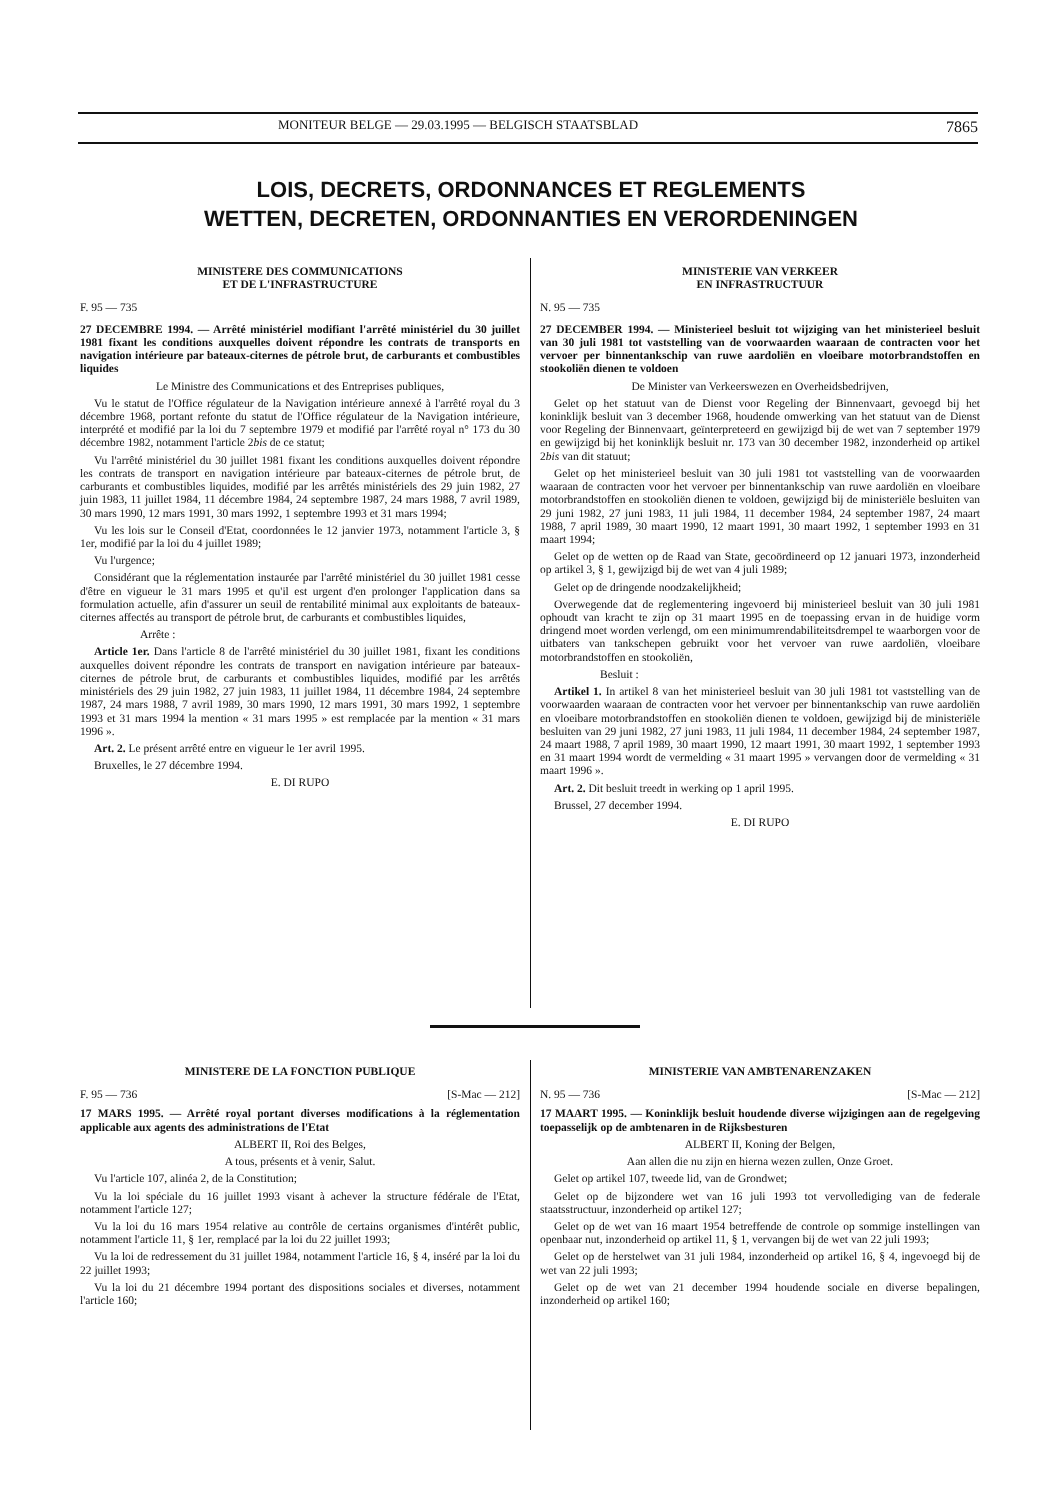MONITEUR BELGE — 29.03.1995 — BELGISCH STAATSBLAD 7865
LOIS, DECRETS, ORDONNANCES ET REGLEMENTS
WETTEN, DECRETEN, ORDONNANTIES EN VERORDENINGEN
MINISTERE DES COMMUNICATIONS
ET DE L'INFRASTRUCTURE
F. 95 — 735
27 DECEMBRE 1994. — Arrêté ministériel modifiant l'arrêté ministériel du 30 juillet 1981 fixant les conditions auxquelles doivent répondre les contrats de transports en navigation intérieure par bateaux-citernes de pétrole brut, de carburants et combustibles liquides
Le Ministre des Communications et des Entreprises publiques,
Vu le statut de l'Office régulateur de la Navigation intérieure annexé à l'arrêté royal du 3 décembre 1968, portant refonte du statut de l'Office régulateur de la Navigation intérieure, interprété et modifié par la loi du 7 septembre 1979 et modifié par l'arrêté royal n° 173 du 30 décembre 1982, notamment l'article 2bis de ce statut;
Vu l'arrêté ministériel du 30 juillet 1981 fixant les conditions auxquelles doivent répondre les contrats de transport en navigation intérieure par bateaux-citernes de pétrole brut, de carburants et combustibles liquides, modifié par les arrêtés ministériels des 29 juin 1982, 27 juin 1983, 11 juillet 1984, 11 décembre 1984, 24 septembre 1987, 24 mars 1988, 7 avril 1989, 30 mars 1990, 12 mars 1991, 30 mars 1992, 1 septembre 1993 et 31 mars 1994;
Vu les lois sur le Conseil d'Etat, coordonnées le 12 janvier 1973, notamment l'article 3, § 1er, modifié par la loi du 4 juillet 1989;
Vu l'urgence;
Considérant que la réglementation instaurée par l'arrêté ministériel du 30 juillet 1981 cesse d'être en vigueur le 31 mars 1995 et qu'il est urgent d'en prolonger l'application dans sa formulation actuelle, afin d'assurer un seuil de rentabilité minimal aux exploitants de bateaux-citernes affectés au transport de pétrole brut, de carburants et combustibles liquides,
Arrête :
Article 1er. Dans l'article 8 de l'arrêté ministériel du 30 juillet 1981, fixant les conditions auxquelles doivent répondre les contrats de transport en navigation intérieure par bateaux-citernes de pétrole brut, de carburants et combustibles liquides, modifié par les arrêtés ministériels des 29 juin 1982, 27 juin 1983, 11 juillet 1984, 11 décembre 1984, 24 septembre 1987, 24 mars 1988, 7 avril 1989, 30 mars 1990, 12 mars 1991, 30 mars 1992, 1 septembre 1993 et 31 mars 1994 la mention « 31 mars 1995 » est remplacée par la mention « 31 mars 1996 ».
Art. 2. Le présent arrêté entre en vigueur le 1er avril 1995.
Bruxelles, le 27 décembre 1994.
E. DI RUPO
MINISTERIE VAN VERKEER
EN INFRASTRUCTUUR
N. 95 — 735
27 DECEMBER 1994. — Ministerieel besluit tot wijziging van het ministerieel besluit van 30 juli 1981 tot vaststelling van de voorwaarden waaraan de contracten voor het vervoer per binnentankschip van ruwe aardoliën en vloeibare motorbrandstoffen en stookoliën dienen te voldoen
De Minister van Verkeerswezen en Overheidsbedrijven,
Gelet op het statuut van de Dienst voor Regeling der Binnenvaart, gevoegd bij het koninklijk besluit van 3 december 1968, houdende omwerking van het statuut van de Dienst voor Regeling der Binnenvaart, geïnterpreteerd en gewijzigd bij de wet van 7 september 1979 en gewijzigd bij het koninklijk besluit nr. 173 van 30 december 1982, inzonderheid op artikel 2bis van dit statuut;
Gelet op het ministerieel besluit van 30 juli 1981 tot vaststelling van de voorwaarden waaraan de contracten voor het vervoer per binnentankschip van ruwe aardoliën en vloeibare motorbrandstoffen en stookoliën dienen te voldoen, gewijzigd bij de ministeriële besluiten van 29 juni 1982, 27 juni 1983, 11 juli 1984, 11 december 1984, 24 september 1987, 24 maart 1988, 7 april 1989, 30 maart 1990, 12 maart 1991, 30 maart 1992, 1 september 1993 en 31 maart 1994;
Gelet op de wetten op de Raad van State, gecoördineerd op 12 januari 1973, inzonderheid op artikel 3, § 1, gewijzigd bij de wet van 4 juli 1989;
Gelet op de dringende noodzakelijkheid;
Overwegende dat de reglementering ingevoerd bij ministerieel besluit van 30 juli 1981 ophoudt van kracht te zijn op 31 maart 1995 en de toepassing ervan in de huidige vorm dringend moet worden verlengd, om een minimumrendabiliteitsdrempel te waarborgen voor de uitbaters van tankschepen gebruikt voor het vervoer van ruwe aardoliën, vloeibare motorbrandstoffen en stookoliën,
Besluit :
Artikel 1. In artikel 8 van het ministerieel besluit van 30 juli 1981 tot vaststelling van de voorwaarden waaraan de contracten voor het vervoer per binnentankschip van ruwe aardoliën en vloeibare motorbrandstoffen en stookoliën dienen te voldoen, gewijzigd bij de ministeriële besluiten van 29 juni 1982, 27 juni 1983, 11 juli 1984, 11 december 1984, 24 september 1987, 24 maart 1988, 7 april 1989, 30 maart 1990, 12 maart 1991, 30 maart 1992, 1 september 1993 en 31 maart 1994 wordt de vermelding « 31 maart 1995 » vervangen door de vermelding « 31 maart 1996 ».
Art. 2. Dit besluit treedt in werking op 1 april 1995.
Brussel, 27 december 1994.
E. DI RUPO
MINISTERE DE LA FONCTION PUBLIQUE
F. 95 — 736 [S-Mac — 212]
17 MARS 1995. — Arrêté royal portant diverses modifications à la réglementation applicable aux agents des administrations de l'Etat
ALBERT II, Roi des Belges,
A tous, présents et à venir, Salut.
Vu l'article 107, alinéa 2, de la Constitution;
Vu la loi spéciale du 16 juillet 1993 visant à achever la structure fédérale de l'Etat, notamment l'article 127;
Vu la loi du 16 mars 1954 relative au contrôle de certains organismes d'intérêt public, notamment l'article 11, § 1er, remplacé par la loi du 22 juillet 1993;
Vu la loi de redressement du 31 juillet 1984, notamment l'article 16, § 4, inséré par la loi du 22 juillet 1993;
Vu la loi du 21 décembre 1994 portant des dispositions sociales et diverses, notamment l'article 160;
MINISTERIE VAN AMBTENARENZAKEN
N. 95 — 736 [S-Mac — 212]
17 MAART 1995. — Koninklijk besluit houdende diverse wijzigingen aan de regelgeving toepasselijk op de ambtenaren in de Rijksbesturen
ALBERT II, Koning der Belgen,
Aan allen die nu zijn en hierna wezen zullen, Onze Groet.
Gelet op artikel 107, tweede lid, van de Grondwet;
Gelet op de bijzondere wet van 16 juli 1993 tot vervollediging van de federale staatsstructuur, inzonderheid op artikel 127;
Gelet op de wet van 16 maart 1954 betreffende de controle op sommige instellingen van openbaar nut, inzonderheid op artikel 11, § 1, vervangen bij de wet van 22 juli 1993;
Gelet op de herstelwet van 31 juli 1984, inzonderheid op artikel 16, § 4, ingevoegd bij de wet van 22 juli 1993;
Gelet op de wet van 21 december 1994 houdende sociale en diverse bepalingen, inzonderheid op artikel 160;